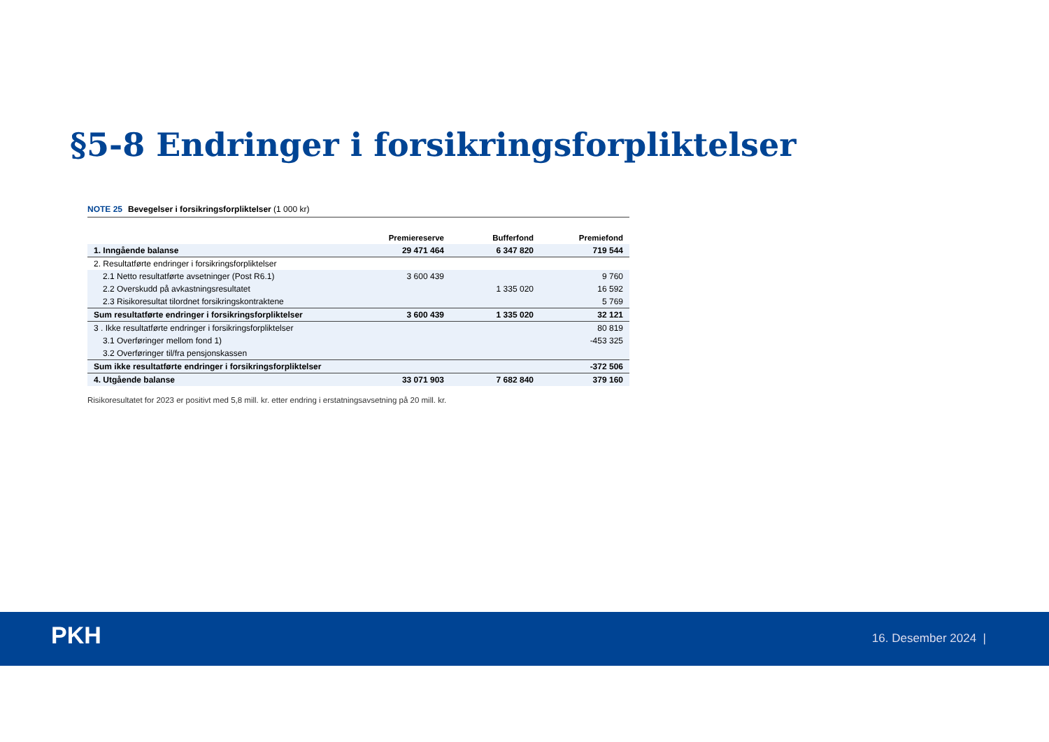§5-8 Endringer i forsikringsforpliktelser
NOTE 25 Bevegelser i forsikringsforpliktelser (1 000 kr)
| | Premiereserve | Bufferfond | Premiefond |
| --- | --- | --- | --- |
| 1. Inngående balanse | 29 471 464 | 6 347 820 | 719 544 |
| 2. Resultatførte endringer i forsikringsforpliktelser | | | |
| 2.1 Netto resultatførte avsetninger (Post R6.1) | 3 600 439 | | 9 760 |
| 2.2 Overskudd på avkastningsresultatet | | 1 335 020 | 16 592 |
| 2.3 Risikoresultat tilordnet forsikringskontraktene | | | 5 769 |
| Sum resultatførte endringer i forsikringsforpliktelser | 3 600 439 | 1 335 020 | 32 121 |
| 3 . Ikke resultatførte endringer i forsikringsforpliktelser | | | 80 819 |
| 3.1 Overføringer mellom fond 1) | | | -453 325 |
| 3.2 Overføringer til/fra pensjonskassen | | | |
| Sum ikke resultatførte endringer i forsikringsforpliktelser | | | -372 506 |
| 4. Utgående balanse | 33 071 903 | 7 682 840 | 379 160 |
Risikoresultatet for 2023 er positivt med 5,8 mill. kr. etter endring i erstatningsavsetning på 20 mill. kr.
PKH 16. Desember 2024 |